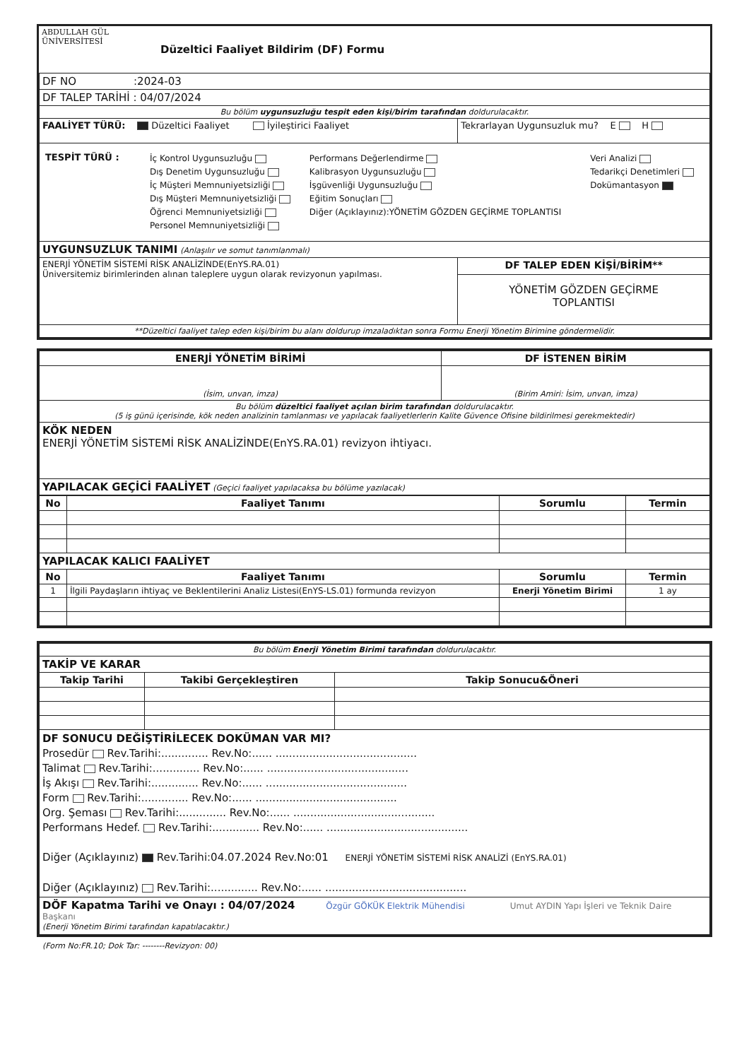| ABDULLAH GÜL ÜNİVERSİTESİ | Düzeltici Faaliyet Bildirim (DF) Formu |
| DF NO :2024-03 | |
| DF TALEP TARİHİ : 04/07/2024 | |
| Bu bölüm uygunsuzluğu tespit eden kişi/birim tarafından doldurulacaktır. | |
| FAALİYET TÜRÜ: Düzeltici Faaliyet İyileştirici Faaliyet | Tekrarlayan Uygunsuzluk mu? E H |
| / TESPİT TÜRÜ : / İç Kontrol Uygunsuzluğu Dış Denetim Uygunsuzluğu İç Müşteri Memnuniyetsizliği Dış Müşteri Memnuniyetsizliği Öğrenci Memnuniyetsizliği Personel Memnuniyetsizliği / Performans Değerlendirme Kalibrasyon Uygunsuzluğu İşgüvenliği Uygunsuzluğu Eğitim Sonuçları Diğer (Açıklayınız):YÖNETİM GÖZDEN GEÇİRME TOPLANTISI / Veri Analizi Tedarikçi Denetimleri Dokümantasyon / | |
| UYGUNSUZLUK TANIMI (Anlaşılır ve somut tanımlanmalı) | |
| ENERJİ YÖNETİM SİSTEMİ RİSK ANALİZİNDE(EnYS.RA.01) Üniversitemiz birimlerinden alınan taleplere uygun olarak revizyonun yapılması. | DF TALEP EDEN KİŞİ/BİRİM** |
| | YÖNETİM GÖZDEN GEÇİRME TOPLANTISI |
| **Düzeltici faaliyet talep eden kişi/birim bu alanı doldurup imzaladıktan sonra Formu Enerji Yönetim Birimine göndermelidir. | |
| ENERJİ YÖNETİM BİRİMİ | DF İSTENEN BİRİM |
| --- | --- |
| (İsim, unvan, imza) | (Birim Amiri: İsim, unvan, imza) |
| Bu bölüm düzeltici faaliyet açılan birim tarafından doldurulacaktır. (5 iş günü içerisinde, kök neden analizinin tamlanması ve yapılacak faaliyetlerlerin Kalite Güvence Ofisine bildirilmesi gerekmektedir) | |
| KÖK NEDEN ENERJİ YÖNETİM SİSTEMİ RİSK ANALİZİNDE(EnYS.RA.01) revizyon ihtiyacı. | |
| YAPILACAK GEÇİCİ FAALİYET (Geçici faaliyet yapılacaksa bu bölüme yazılacak) | |
| No | Faaliyet Tanımı | Sorumlu | Termin |
| --- | --- | --- | --- |
| YAPILACAK KALICI FAALİYET | | | |
| No | Faaliyet Tanımı | Sorumlu | Termin |
| 1 | İlgili Paydaşların ihtiyaç ve Beklentilerini Analiz Listesi(EnYS-LS.01) formunda revizyon | Enerji Yönetim Birimi | 1 ay |
| Bu bölüm Enerji Yönetim Birimi tarafından doldurulacaktır. | | |
| TAKİP VE KARAR | | |
| Takip Tarihi | Takibi Gerçekleştiren | Takip Sonucu&Öneri |
| DF SONUCU DEĞİŞTİRİLECEK DOKÜMAN VAR MI? Prosedür Rev.Tarihi:.............. Rev.No:...... .......................................... Talimat Rev.Tarihi:.............. Rev.No:...... .......................................... İş Akışı Rev.Tarihi:.............. Rev.No:...... .......................................... Form Rev.Tarihi:.............. Rev.No:...... .......................................... Org. Şeması Rev.Tarihi:.............. Rev.No:...... .......................................... Performans Hedef. Rev.Tarihi:.............. Rev.No:...... .......................................... Diğer (Açıklayınız) Rev.Tarihi:04.07.2024 Rev.No:01 ENERJİ YÖNETİM SİSTEMİ RİSK ANALİZİ (EnYS.RA.01) Diğer (Açıklayınız) Rev.Tarihi:.............. Rev.No:...... .......................................... | | |
| DÖF Kapatma Tarihi ve Onayı : 04/07/2024 Özgür GÖKÜK Elektrik Mühendisi Umut AYDIN Yapı İşleri ve Teknik Daire Başkanı (Enerji Yönetim Birimi tarafından kapatılacaktır.) | | |
(Form No:FR.10; Dok Tar: --------Revizyon: 00)